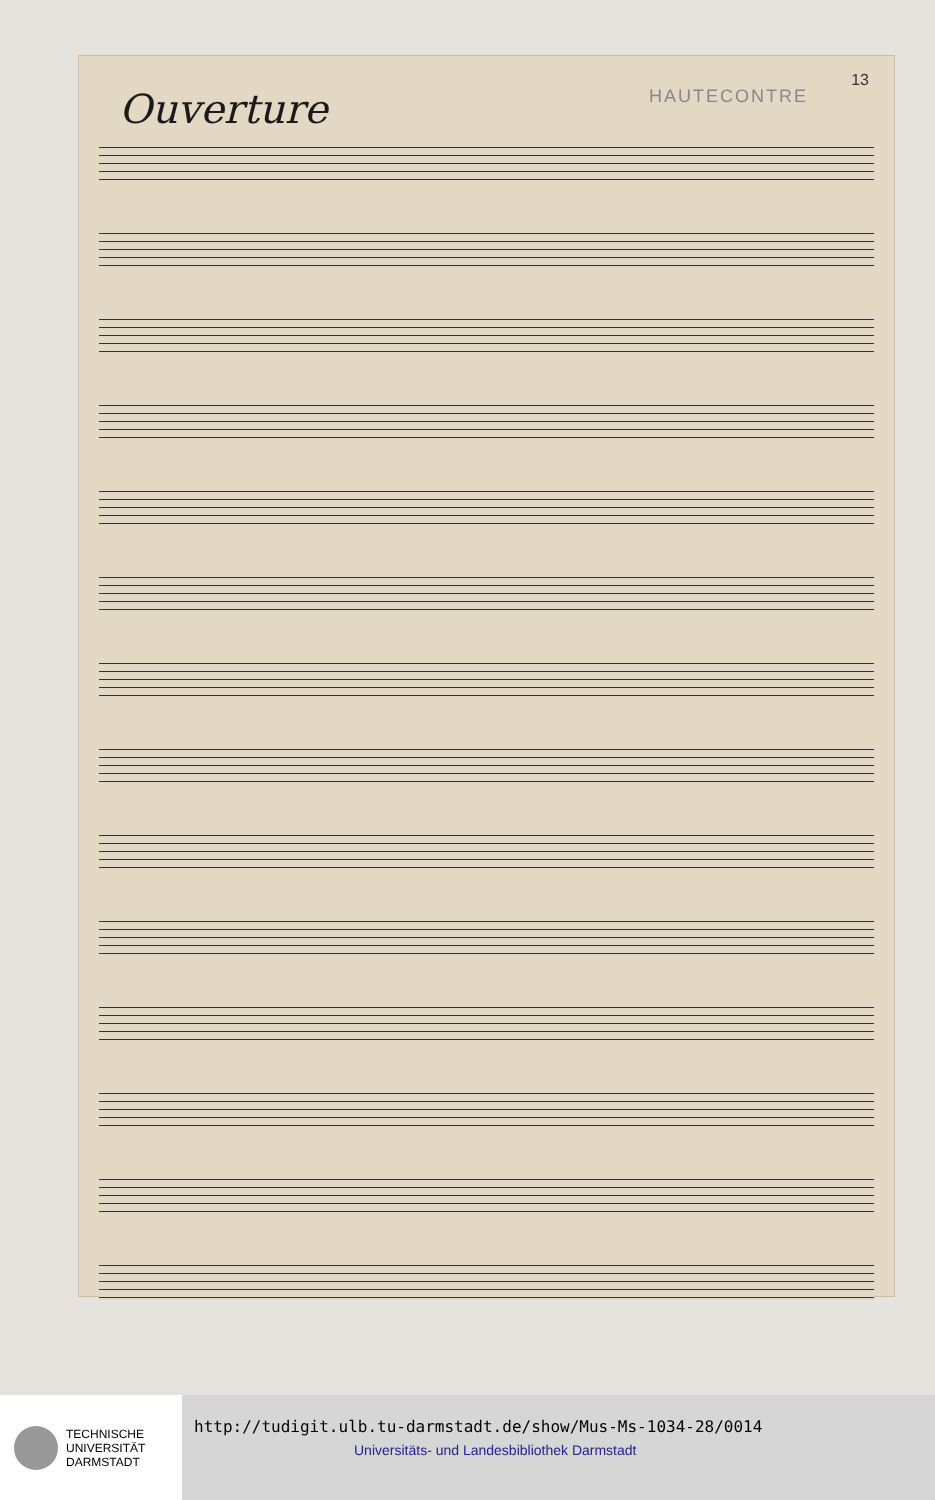13
HAUTECONTRE
Ouverture
TECHNISCHE
UNIVERSITÄT
DARMSTADT
http://tudigit.ulb.tu-darmstadt.de/show/Mus-Ms-1034-28/0014
Universitäts- und Landesbibliothek Darmstadt